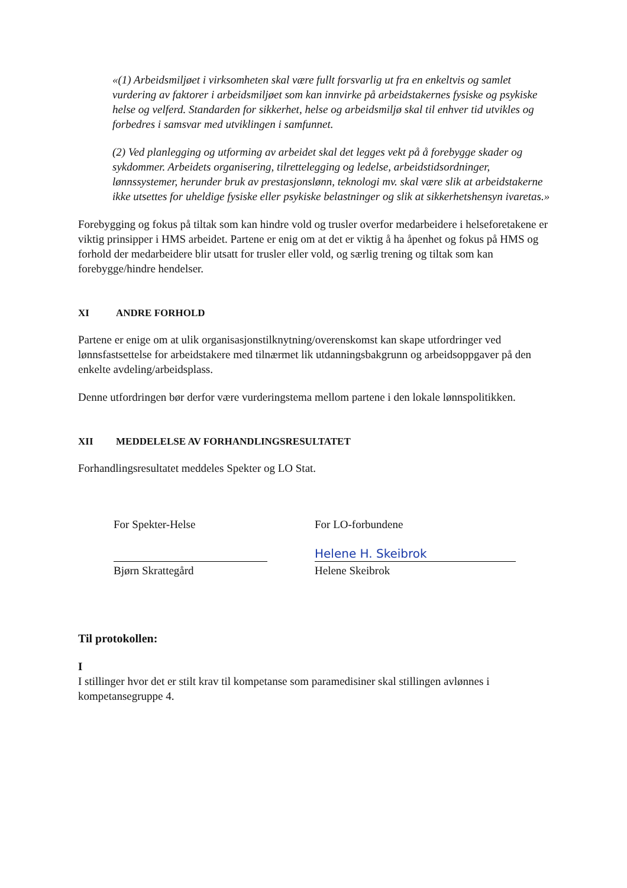«(1) Arbeidsmiljøet i virksomheten skal være fullt forsvarlig ut fra en enkeltvis og samlet vurdering av faktorer i arbeidsmiljøet som kan innvirke på arbeidstakernes fysiske og psykiske helse og velferd. Standarden for sikkerhet, helse og arbeidsmiljø skal til enhver tid utvikles og forbedres i samsvar med utviklingen i samfunnet.
(2) Ved planlegging og utforming av arbeidet skal det legges vekt på å forebygge skader og sykdommer. Arbeidets organisering, tilrettelegging og ledelse, arbeidstidsordninger, lønnssystemer, herunder bruk av prestasjonslønn, teknologi mv. skal være slik at arbeidstakerne ikke utsettes for uheldige fysiske eller psykiske belastninger og slik at sikkerhetshensyn ivaretas.»
Forebygging og fokus på tiltak som kan hindre vold og trusler overfor medarbeidere i helseforetakene er viktig prinsipper i HMS arbeidet. Partene er enig om at det er viktig å ha åpenhet og fokus på HMS og forhold der medarbeidere blir utsatt for trusler eller vold, og særlig trening og tiltak som kan forebygge/hindre hendelser.
XI ANDRE FORHOLD
Partene er enige om at ulik organisasjonstilknytning/overenskomst kan skape utfordringer ved lønnsfastsettelse for arbeidstakere med tilnærmet lik utdanningsbakgrunn og arbeidsoppgaver på den enkelte avdeling/arbeidsplass.
Denne utfordringen bør derfor være vurderingstema mellom partene i den lokale lønnspolitikken.
XII MEDDELELSE AV FORHANDLINGSRESULTATET
Forhandlingsresultatet meddeles Spekter og LO Stat.
For Spekter-Helse
Bjørn Skrattegård
For LO-forbundene
Helene H. Skeibrok
Helene Skeibrok
Til protokollen:
I
I stillinger hvor det er stilt krav til kompetanse som paramedisiner skal stillingen avlønnes i kompetansegruppe 4.